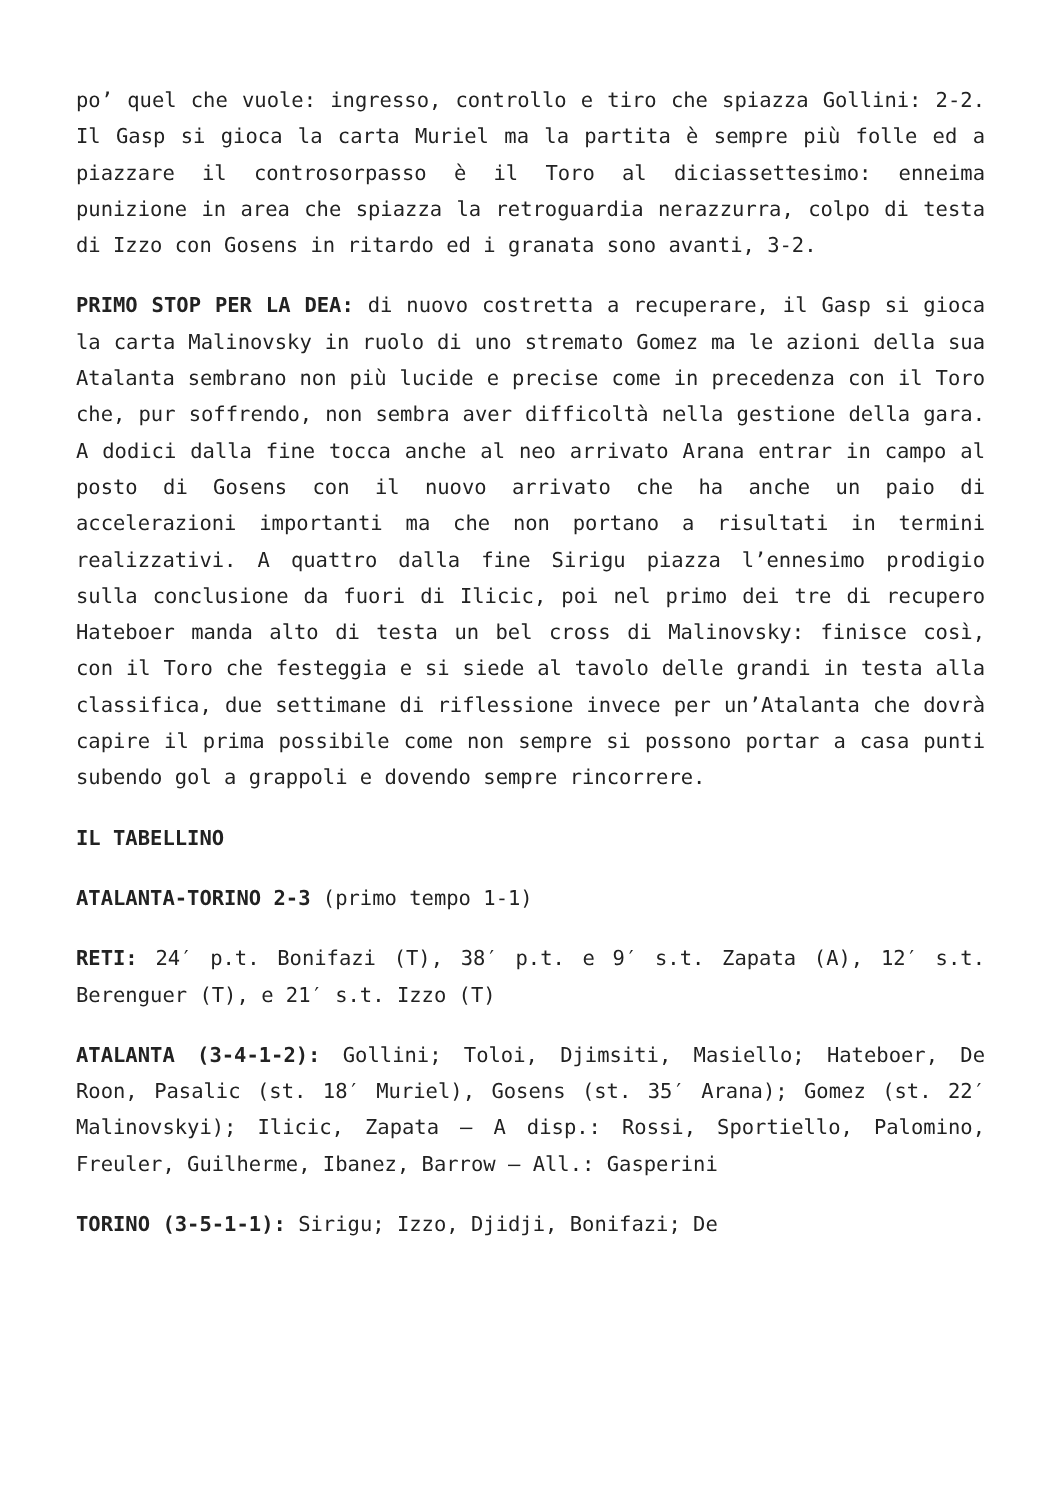po’ quel che vuole: ingresso, controllo e tiro che spiazza Gollini: 2-2. Il Gasp si gioca la carta Muriel ma la partita è sempre più folle ed a piazzare il controsorpasso è il Toro al diciassettesimo: enneima punizione in area che spiazza la retroguardia nerazzurra, colpo di testa di Izzo con Gosens in ritardo ed i granata sono avanti, 3-2.
PRIMO STOP PER LA DEA: di nuovo costretta a recuperare, il Gasp si gioca la carta Malinovsky in ruolo di uno stremato Gomez ma le azioni della sua Atalanta sembrano non più lucide e precise come in precedenza con il Toro che, pur soffrendo, non sembra aver difficoltà nella gestione della gara. A dodici dalla fine tocca anche al neo arrivato Arana entrar in campo al posto di Gosens con il nuovo arrivato che ha anche un paio di accelerazioni importanti ma che non portano a risultati in termini realizzativi. A quattro dalla fine Sirigu piazza l’ennesimo prodigio sulla conclusione da fuori di Ilicic, poi nel primo dei tre di recupero Hateboer manda alto di testa un bel cross di Malinovsky: finisce così, con il Toro che festeggia e si siede al tavolo delle grandi in testa alla classifica, due settimane di riflessione invece per un’Atalanta che dovrà capire il prima possibile come non sempre si possono portar a casa punti subendo gol a grappoli e dovendo sempre rincorrere.
IL TABELLINO
ATALANTA-TORINO 2-3 (primo tempo 1-1)
RETI: 24′ p.t. Bonifazi (T), 38′ p.t. e 9′ s.t. Zapata (A), 12′ s.t. Berenguer (T), e 21′ s.t. Izzo (T)
ATALANTA (3-4-1-2): Gollini; Toloi, Djimsiti, Masiello; Hateboer, De Roon, Pasalic (st. 18′ Muriel), Gosens (st. 35′ Arana); Gomez (st. 22′ Malinovskyi); Ilicic, Zapata – A disp.: Rossi, Sportiello, Palomino, Freuler, Guilherme, Ibanez, Barrow – All.: Gasperini
TORINO (3-5-1-1): Sirigu; Izzo, Djidji, Bonifazi; De